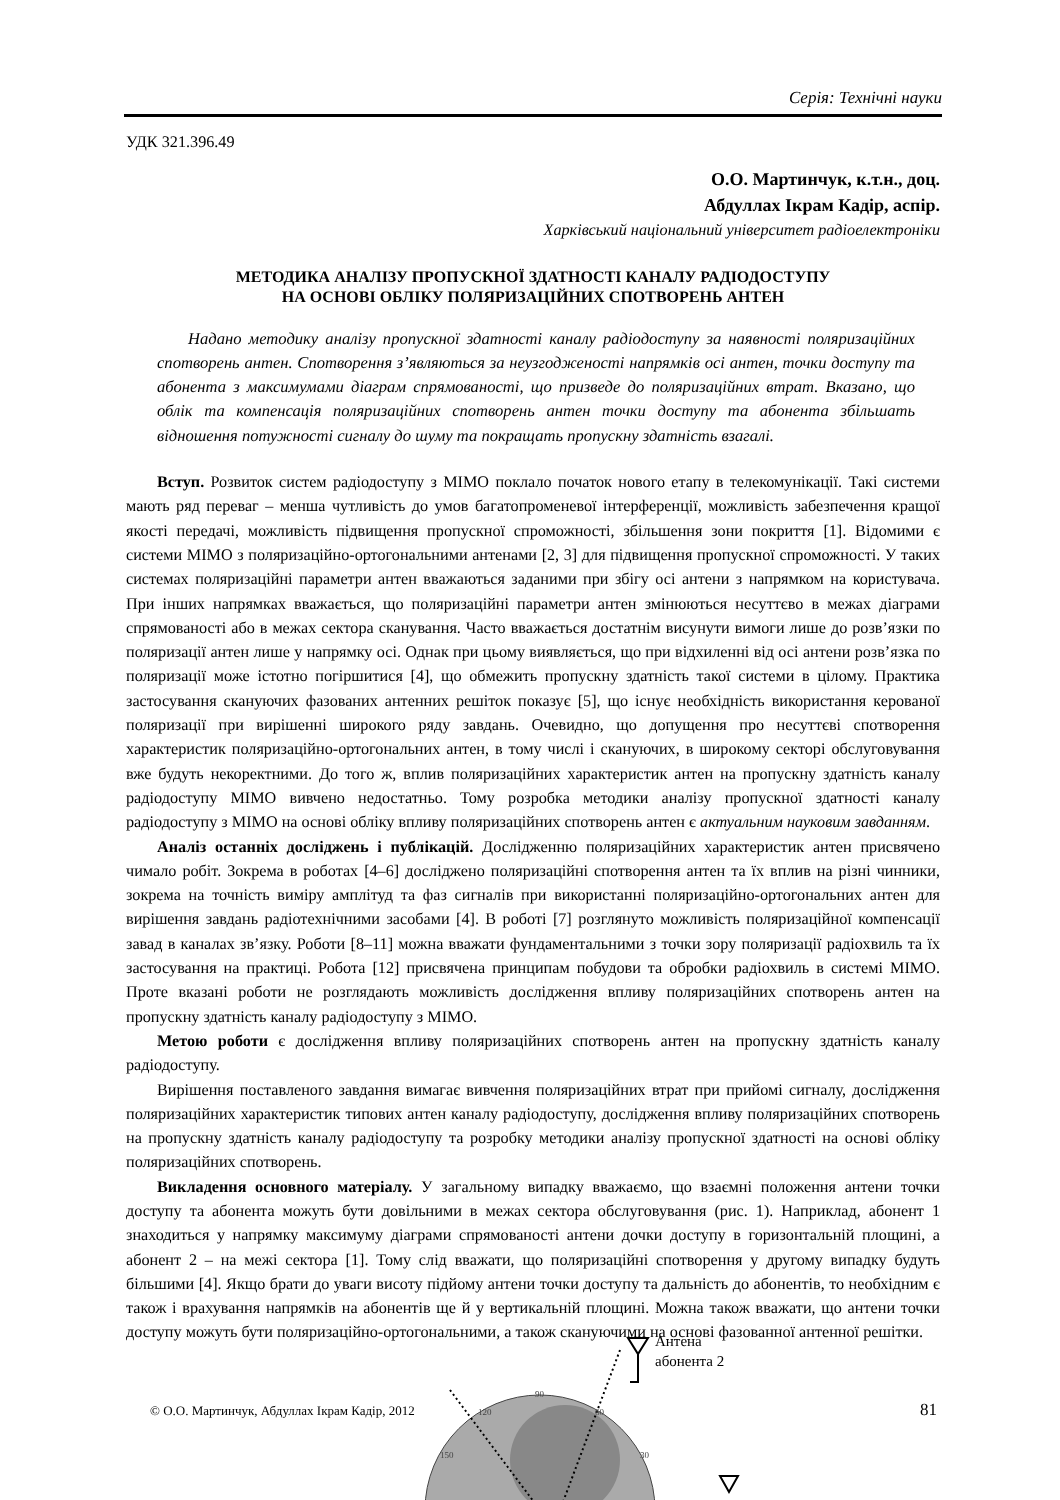Серія: Технічні науки
УДК 321.396.49
О.О. Мартинчук, к.т.н., доц.
Абдуллах Ікрам Кадір, аспір.
Харківський національний університет радіоелектроніки
МЕТОДИКА АНАЛІЗУ ПРОПУСКНОЇ ЗДАТНОСТІ КАНАЛУ РАДІОДОСТУПУ
НА ОСНОВІ ОБЛІКУ ПОЛЯРИЗАЦІЙНИХ СПОТВОРЕНЬ АНТЕН
Надано методику аналізу пропускної здатності каналу радіодоступу за наявності поляризаційних спотворень антен. Спотворення з’являються за неузгодженості напрямків осі антен, точки доступу та абонента з максимумами діаграм спрямованості, що призведе до поляризаційних втрат. Вказано, що облік та компенсація поляризаційних спотворень антен точки доступу та абонента збільшать відношення потужності сигналу до шуму та покращать пропускну здатність взагалі.
Вступ. Розвиток систем радіодоступу з МІМО поклало початок нового етапу в телекомунікації. Такі системи мають ряд переваг – менша чутливість до умов багатопроменевої інтерференції, можливість забезпечення кращої якості передачі, можливість підвищення пропускної спроможності, збільшення зони покриття [1]. Відомими є системи МІМО з поляризаційно-ортогональними антенами [2, 3] для підвищення пропускної спроможності. У таких системах поляризаційні параметри антен вважаються заданими при збігу осі антени з напрямком на користувача. При інших напрямках вважається, що поляризаційні параметри антен змінюються несуттєво в межах діаграми спрямованості або в межах сектора сканування. Часто вважається достатнім висунути вимоги лише до розв’язки по поляризації антен лише у напрямку осі. Однак при цьому виявляється, що при відхиленні від осі антени розв’язка по поляризації може істотно погіршитися [4], що обмежить пропускну здатність такої системи в цілому. Практика застосування скануючих фазованих антенних решіток показує [5], що існує необхідність використання керованої поляризації при вирішенні широкого ряду завдань. Очевидно, що допущення про несуттєві спотворення характеристик поляризаційно-ортогональних антен, в тому числі і скануючих, в широкому секторі обслуговування вже будуть некоректними. До того ж, вплив поляризаційних характеристик антен на пропускну здатність каналу радіодоступу МІМО вивчено недостатньо. Тому розробка методики аналізу пропускної здатності каналу радіодоступу з МІМО на основі обліку впливу поляризаційних спотворень антен є актуальним науковим завданням.
Аналіз останніх досліджень і публікацій. Дослідженню поляризаційних характеристик антен присвячено чимало робіт. Зокрема в роботах [4–6] досліджено поляризаційні спотворення антен та їх вплив на різні чинники, зокрема на точність виміру амплітуд та фаз сигналів при використанні поляризаційно-ортогональних антен для вирішення завдань радіотехнічними засобами [4]. В роботі [7] розглянуто можливість поляризаційної компенсації завад в каналах зв’язку. Роботи [8–11] можна вважати фундаментальними з точки зору поляризації радіохвиль та їх застосування на практиці. Робота [12] присвячена принципам побудови та обробки радіохвиль в системі МІМО. Проте вказані роботи не розглядають можливість дослідження впливу поляризаційних спотворень антен на пропускну здатність каналу радіодоступу з МІМО.
Метою роботи є дослідження впливу поляризаційних спотворень антен на пропускну здатність каналу радіодоступу.
Вирішення поставленого завдання вимагає вивчення поляризаційних втрат при прийомі сигналу, дослідження поляризаційних характеристик типових антен каналу радіодоступу, дослідження впливу поляризаційних спотворень на пропускну здатність каналу радіодоступу та розробку методики аналізу пропускної здатності на основі обліку поляризаційних спотворень.
Викладення основного матеріалу. У загальному випадку вважаємо, що взаємні положення антени точки доступу та абонента можуть бути довільними в межах сектора обслуговування (рис. 1). Наприклад, абонент 1 знаходиться у напрямку максимуму діаграми спрямованості антени дочки доступу в горизонтальній площині, а абонент 2 – на межі сектора [1]. Тому слід вважати, що поляризаційні спотворення у другому випадку будуть більшими [4]. Якщо брати до уваги висоту підйому антени точки доступу та дальність до абонентів, то необхідним є також і врахування напрямків на абонентів ще й у вертикальній площині. Можна також вважати, що антени точки доступу можуть бути поляризаційно-ортогональними, а також скануючими на основі фазованної антенної решітки.
Антена
абонента 2
90
120
60
150
30
© О.О. Мартинчук, Абдуллах Ікрам Кадір, 2012
81